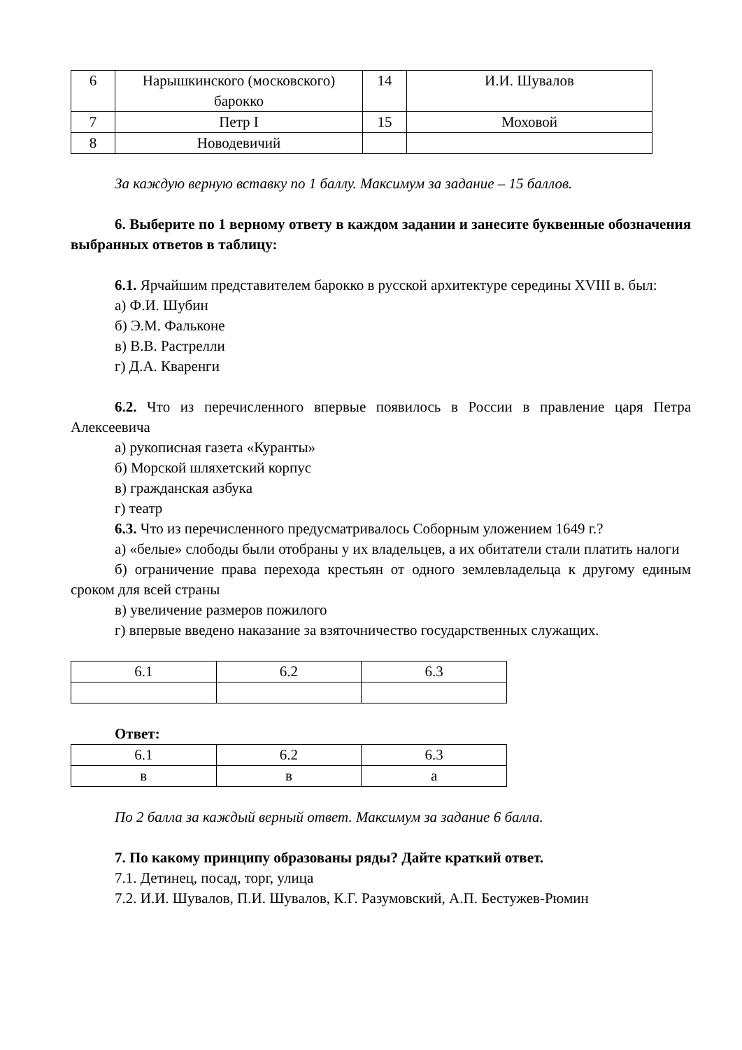| 6 | Нарышкинского (московского) барокко | 14 | И.И. Шувалов |
| 7 | Петр I | 15 | Моховой |
| 8 | Новодевичий | | |
За каждую верную вставку по 1 баллу. Максимум за задание – 15 баллов.
6. Выберите по 1 верному ответу в каждом задании и занесите буквенные обозначения выбранных ответов в таблицу:
6.1. Ярчайшим представителем барокко в русской архитектуре середины XVIII в. был:
а) Ф.И. Шубин
б) Э.М. Фальконе
в) В.В. Растрелли
г) Д.А. Кваренги
6.2. Что из перечисленного впервые появилось в России в правление царя Петра Алексеевича
а) рукописная газета «Куранты»
б) Морской шляхетский корпус
в) гражданская азбука
г) театр
6.3. Что из перечисленного предусматривалось Соборным уложением 1649 г.?
а) «белые» слободы были отобраны у их владельцев, а их обитатели стали платить налоги
б) ограничение права перехода крестьян от одного землевладельца к другому единым сроком для всей страны
в) увеличение размеров пожилого
г) впервые введено наказание за взяточничество государственных служащих.
| 6.1 | 6.2 | 6.3 |
Ответ:
| 6.1 | 6.2 | 6.3 |
| в | в | а |
По 2 балла за каждый верный ответ. Максимум за задание 6 балла.
7. По какому принципу образованы ряды? Дайте краткий ответ.
7.1. Детинец, посад, торг, улица
7.2. И.И. Шувалов, П.И. Шувалов, К.Г. Разумовский, А.П. Бестужев-Рюмин